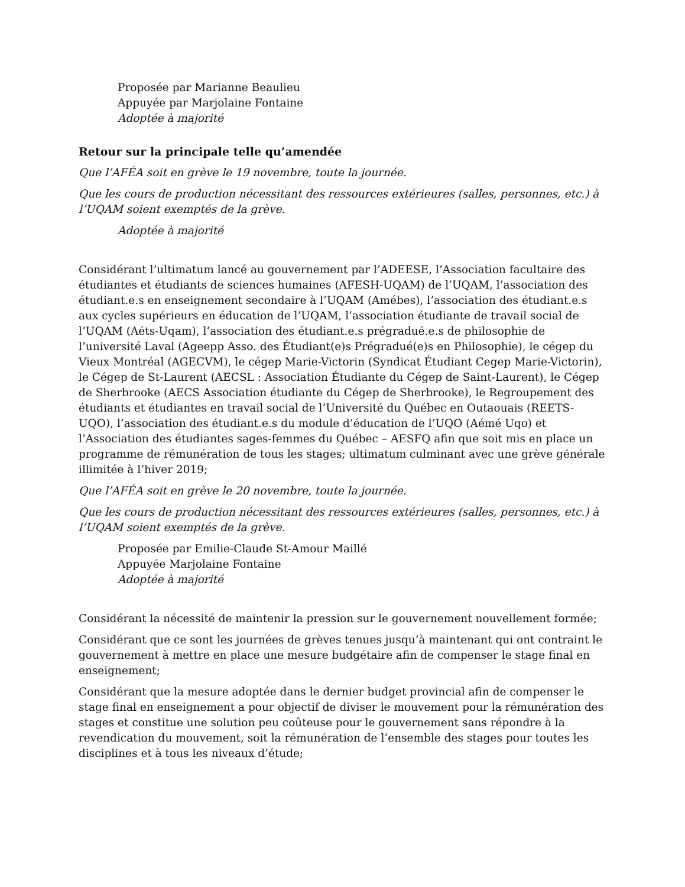Proposée par Marianne Beaulieu
Appuyée par Marjolaine Fontaine
Adoptée à majorité
Retour sur la principale telle qu’amendée
Que l’AFÉA soit en grève le 19 novembre, toute la journée.
Que les cours de production nécessitant des ressources extérieures (salles, personnes, etc.) à l’UQAM soient exemptés de la grève.
Adoptée à majorité
Considérant l’ultimatum lancé au gouvernement par l’ADEESE, l’Association facultaire des étudiantes et étudiants de sciences humaines (AFESH-UQAM) de l’UQAM, l’association des étudiant.e.s en enseignement secondaire à l’UQAM (Amébes), l’association des étudiant.e.s aux cycles supérieurs en éducation de l’UQAM, l’association étudiante de travail social de l’UQAM (Aéts-Uqam), l’association des étudiant.e.s prégradué.e.s de philosophie de l’université Laval (Ageepp Asso. des Étudiant(e)s Prégradué(e)s en Philosophie), le cégep du Vieux Montréal (AGECVM), le cégep Marie-Victorin (Syndicat Étudiant Cegep Marie-Victorin), le Cégep de St-Laurent (AECSL : Association Étudiante du Cégep de Saint-Laurent), le Cégep de Sherbrooke (AECS Association étudiante du Cégep de Sherbrooke), le Regroupement des étudiants et étudiantes en travail social de l’Université du Québec en Outaouais (REETS-UQO), l’association des étudiant.e.s du module d’éducation de l’UQO (Aémé Uqo) et l’Association des étudiantes sages-femmes du Québec – AESFQ afin que soit mis en place un programme de rémunération de tous les stages; ultimatum culminant avec une grève générale illimitée à l’hiver 2019;
Que l’AFÉA soit en grève le 20 novembre, toute la journée.
Que les cours de production nécessitant des ressources extérieures (salles, personnes, etc.) à l’UQAM soient exemptés de la grève.
Proposée par Emilie-Claude St-Amour Maillé
Appuyée Marjolaine Fontaine
Adoptée à majorité
Considérant la nécessité de maintenir la pression sur le gouvernement nouvellement formée;
Considérant que ce sont les journées de grèves tenues jusqu’à maintenant qui ont contraint le gouvernement à mettre en place une mesure budgétaire afin de compenser le stage final en enseignement;
Considérant que la mesure adoptée dans le dernier budget provincial afin de compenser le stage final en enseignement a pour objectif de diviser le mouvement pour la rémunération des stages et constitue une solution peu coûteuse pour le gouvernement sans répondre à la revendication du mouvement, soit la rémunération de l’ensemble des stages pour toutes les disciplines et à tous les niveaux d’étude;